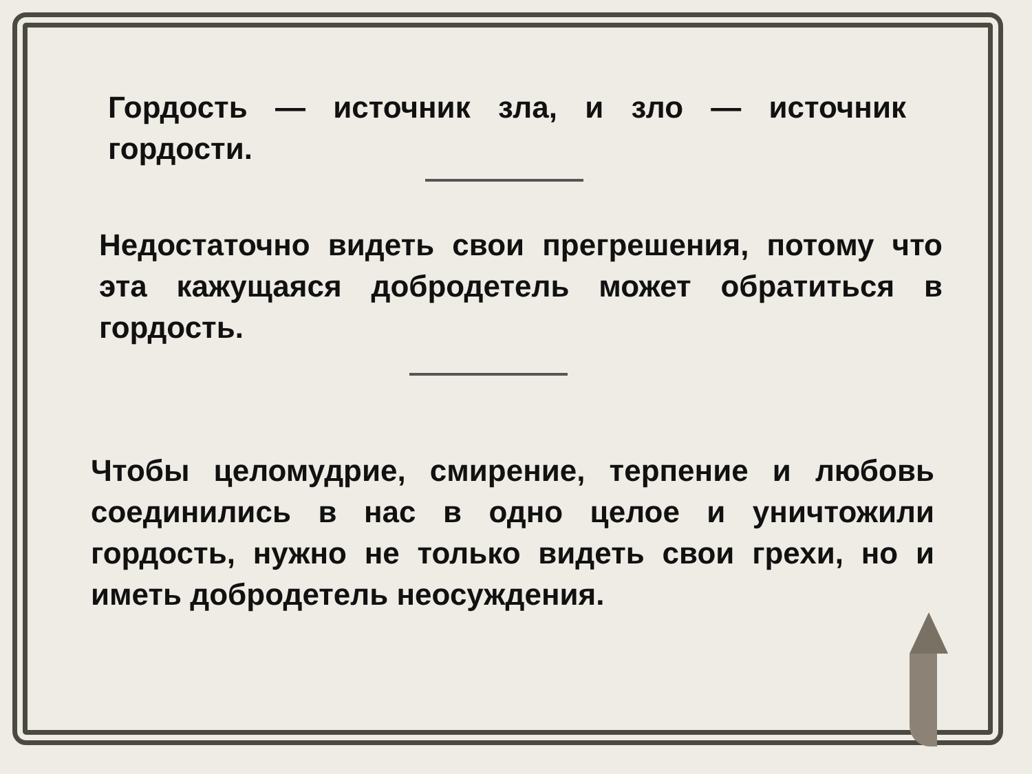Гордость — источник зла, и зло — источник гордости.
Недостаточно видеть свои прегрешения, потому что эта кажущаяся добродетель может обратиться в гордость.
Чтобы целомудрие, смирение, терпение и любовь соединились в нас в одно целое и уничтожили гордость, нужно не только видеть свои грехи, но и иметь добродетель неосуждения.